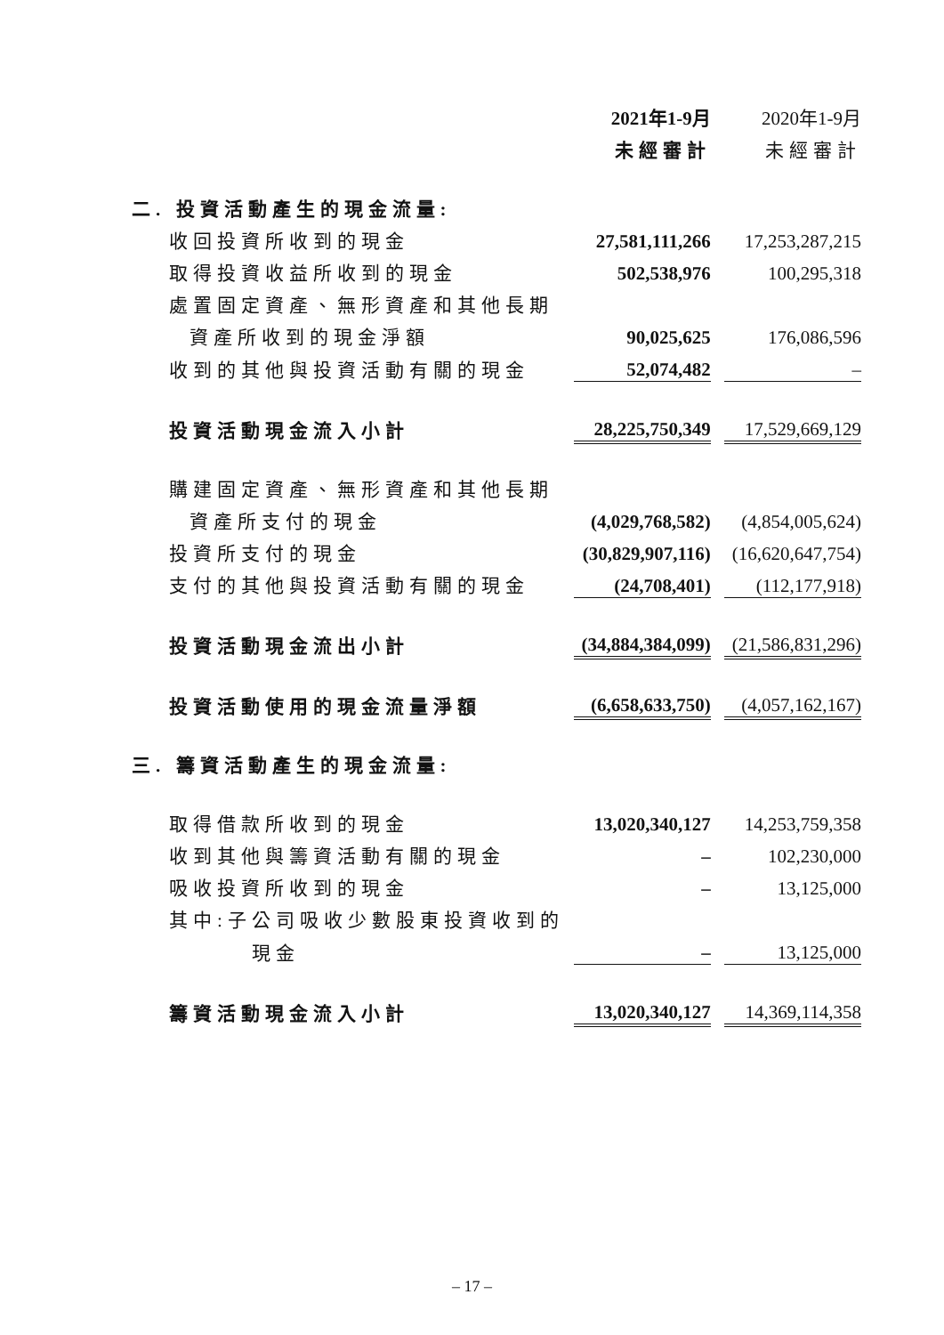| | 2021年1-9月 | | 2020年1-9月 |
| | 未經審計 | | 未經審計 |
| 二. 投資活動產生的現金流量: | | | |
| 收回投資所收到的現金 | 27,581,111,266 | | 17,253,287,215 |
| 取得投資收益所收到的現金 | 502,538,976 | | 100,295,318 |
| 處置固定資產、無形資產和其他長期 | | | |
| 資產所收到的現金淨額 | 90,025,625 | | 176,086,596 |
| 收到的其他與投資活動有關的現金 | 52,074,482 | | – |
| 投資活動現金流入小計 | 28,225,750,349 | | 17,529,669,129 |
| 購建固定資產、無形資產和其他長期 | | | |
| 資產所支付的現金 | (4,029,768,582) | | (4,854,005,624) |
| 投資所支付的現金 | (30,829,907,116) | | (16,620,647,754) |
| 支付的其他與投資活動有關的現金 | (24,708,401) | | (112,177,918) |
| 投資活動現金流出小計 | (34,884,384,099) | | (21,586,831,296) |
| 投資活動使用的現金流量淨額 | (6,658,633,750) | | (4,057,162,167) |
| 三. 籌資活動產生的現金流量: | | | |
| 取得借款所收到的現金 | 13,020,340,127 | | 14,253,759,358 |
| 收到其他與籌資活動有關的現金 | – | | 102,230,000 |
| 吸收投資所收到的現金 | – | | 13,125,000 |
| 其中:子公司吸收少數股東投資收到的 | | | |
| 現金 | – | | 13,125,000 |
| 籌資活動現金流入小計 | 13,020,340,127 | | 14,369,114,358 |
– 17 –